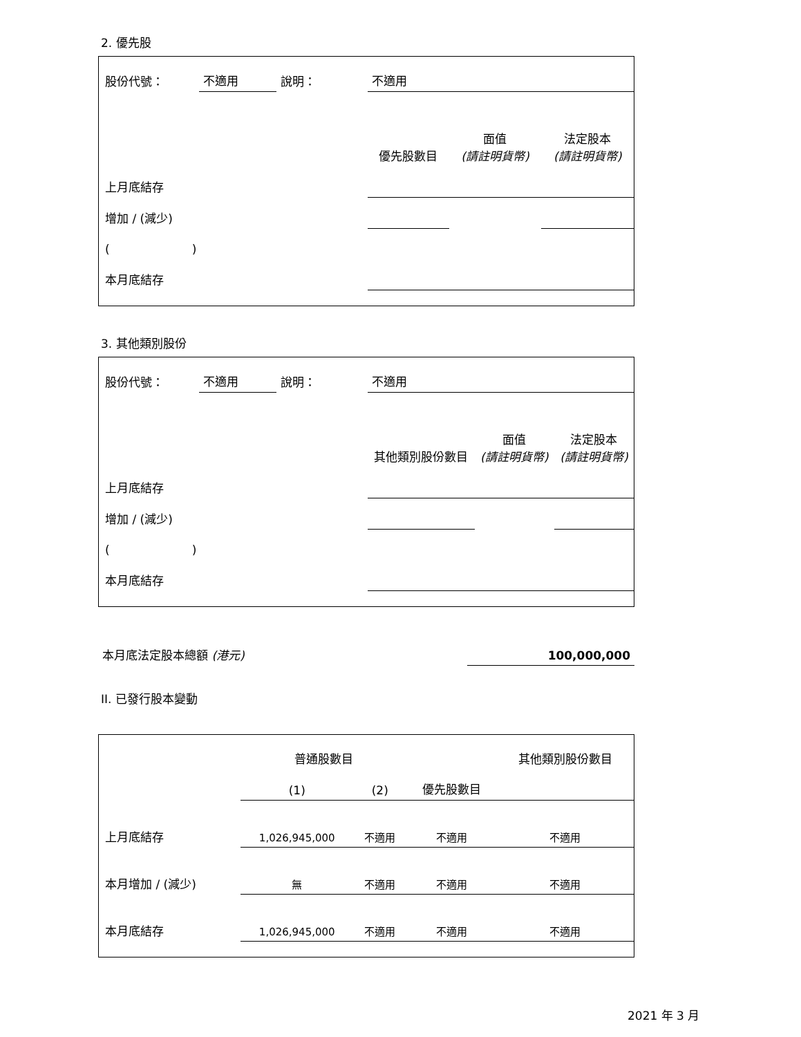2. 優先股
| 股份代號： | 不適用 | 說明： | 不適用 | | |
| | | | 優先股數目 | 面值 (請註明貨幣) | 法定股本 (請註明貨幣) |
| 上月底結存 | | | | | |
| 增加 / (減少) | | | | | |
| ( ) | | | | | |
| 本月底結存 | | | | | |
3. 其他類別股份
| 股份代號： | 不適用 | 說明： | 不適用 | | |
| | | | 其他類別股份數目 | 面值 (請註明貨幣) | 法定股本 (請註明貨幣) |
| 上月底結存 | | | | | |
| 增加 / (減少) | | | | | |
| ( ) | | | | | |
| 本月底結存 | | | | | |
| 本月底法定股本總額 (港元) | 100,000,000 |
II. 已發行股本變動
| | 普通股數目 | | | 其他類別股份數目 |
| | (1) | (2) | 優先股數目 | |
| 上月底結存 | 1,026,945,000 | 不適用 | 不適用 | 不適用 |
| 本月增加 / (減少) | 無 | 不適用 | 不適用 | 不適用 |
| 本月底結存 | 1,026,945,000 | 不適用 | 不適用 | 不適用 |
2021 年 3 月